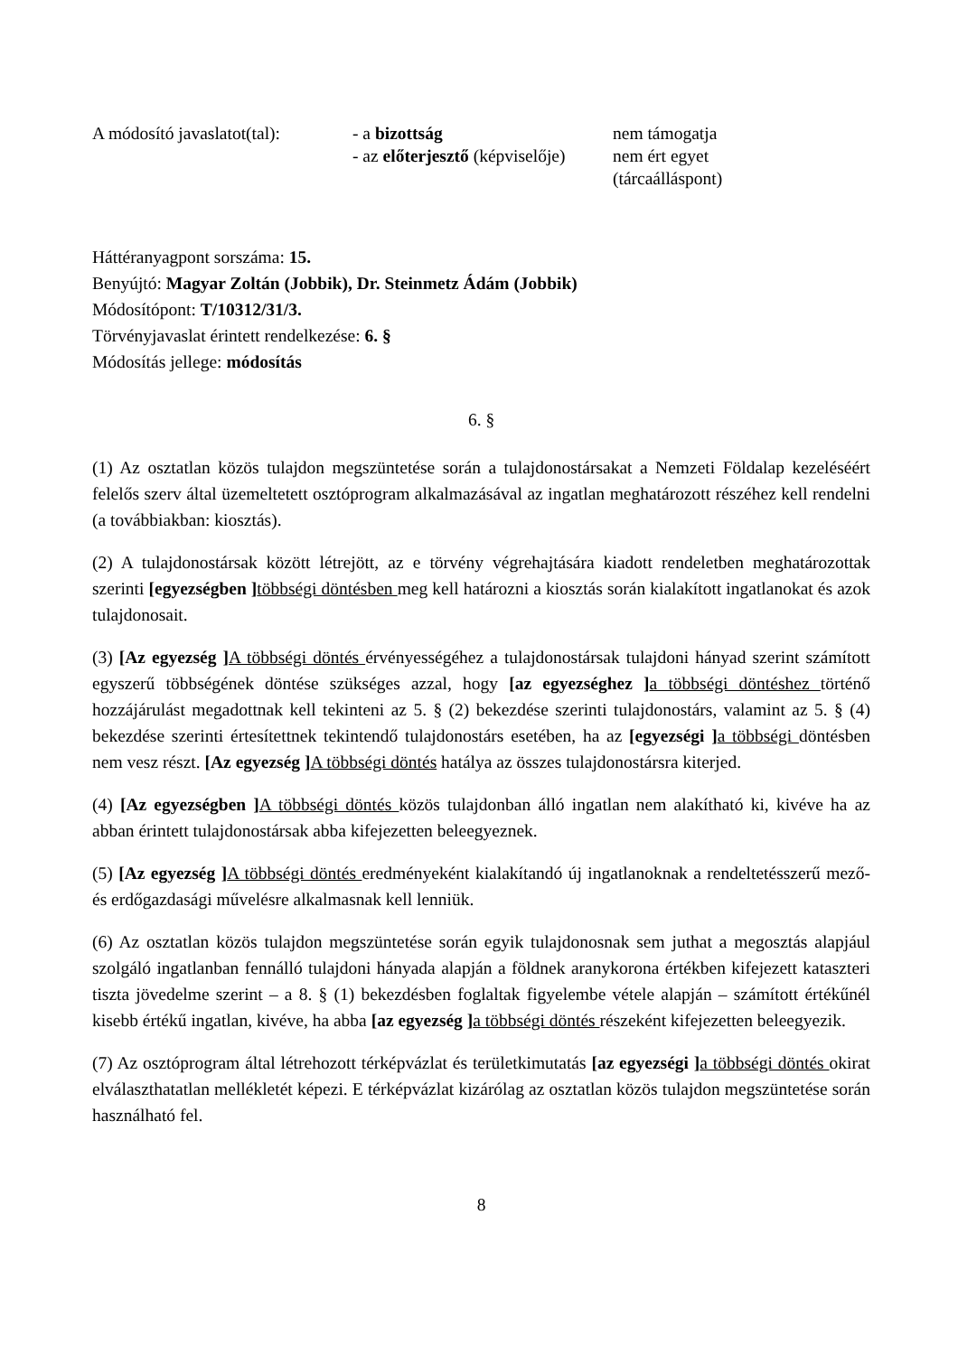| A módosító javaslatot(tal): | - a bizottság | nem támogatja |
| | - az előterjesztő (képviselője) | nem ért egyet (tárcaálláspont) |
Háttéranyagpont sorszáma: 15.
Benyújtó: Magyar Zoltán (Jobbik), Dr. Steinmetz Ádám (Jobbik)
Módosítópont: T/10312/31/3.
Törvényjavaslat érintett rendelkezése: 6. §
Módosítás jellege: módosítás
6. §
(1) Az osztatlan közös tulajdon megszüntetése során a tulajdonostársakat a Nemzeti Földalap kezeléséért felelős szerv által üzemeltetett osztóprogram alkalmazásával az ingatlan meghatározott részéhez kell rendelni (a továbbiakban: kiosztás).
(2) A tulajdonostársak között létrejött, az e törvény végrehajtására kiadott rendeletben meghatározottak szerinti [egyezségben ] többségi döntésben meg kell határozni a kiosztás során kialakított ingatlanokat és azok tulajdonosait.
(3) [Az egyezség ] A többségi döntés érvényességéhez a tulajdonostársak tulajdoni hányad szerint számított egyszerű többségének döntése szükséges azzal, hogy [az egyezséghez ] a többségi döntéshez történő hozzájárulást megadottnak kell tekinteni az 5. § (2) bekezdése szerinti tulajdonostárs, valamint az 5. § (4) bekezdése szerinti értesítettnek tekintendő tulajdonostárs esetében, ha az [egyezségi ] a többségi döntésben nem vesz részt. [Az egyezség ] A többségi döntés hatálya az összes tulajdonostársra kiterjed.
(4) [Az egyezségben ] A többségi döntés közös tulajdonban álló ingatlan nem alakítható ki, kivéve ha az abban érintett tulajdonostársak abba kifejezetten beleegyeznek.
(5) [Az egyezség ] A többségi döntés eredményeként kialakítandó új ingatlanoknak a rendeltetésszerű mező- és erdőgazdasági művelésre alkalmasnak kell lenniük.
(6) Az osztatlan közös tulajdon megszüntetése során egyik tulajdonosnak sem juthat a megosztás alapjául szolgáló ingatlanban fennálló tulajdoni hányada alapján a földnek aranykorona értékben kifejezett kataszteri tiszta jövedelme szerint – a 8. § (1) bekezdésben foglaltak figyelembe vétele alapján – számított értékűnél kisebb értékű ingatlan, kivéve, ha abba [az egyezség ] a többségi döntés részeként kifejezetten beleegyezik.
(7) Az osztóprogram által létrehozott térképvázlat és területkimutatás [az egyezségi ] a többségi döntés okirat elválaszthatatlan mellékletét képezi. E térképvázlat kizárólag az osztatlan közös tulajdon megszüntetése során használható fel.
8